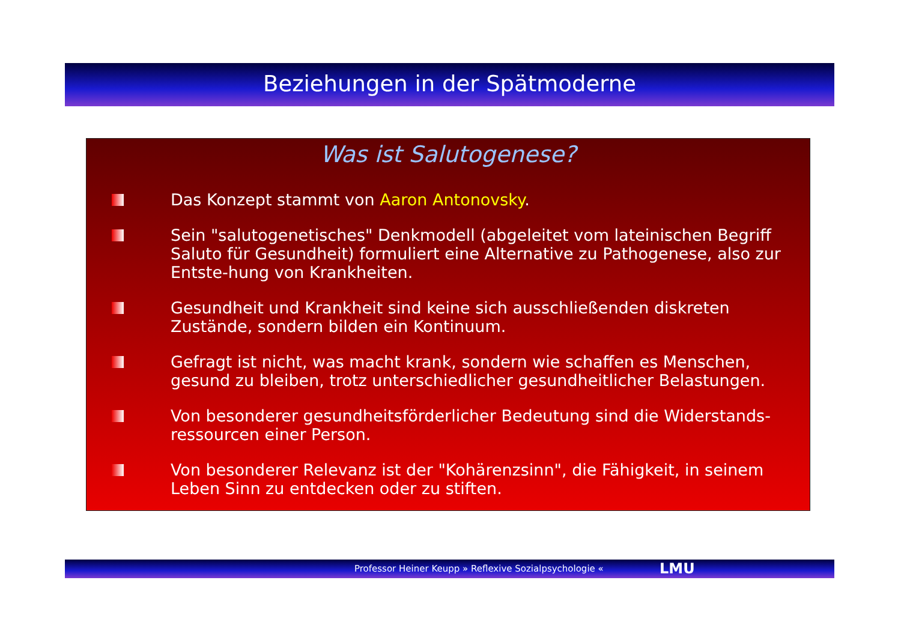Beziehungen in der Spätmoderne
Was ist Salutogenese?
Das Konzept stammt von Aaron Antonovsky.
Sein "salutogenetisches" Denkmodell (abgeleitet vom lateinischen Begriff Saluto für Gesundheit) formuliert eine Alternative zu Pathogenese, also zur Entste-hung von Krankheiten.
Gesundheit und Krankheit sind keine sich ausschließenden diskreten Zustände, sondern bilden ein Kontinuum.
Gefragt ist nicht, was macht krank, sondern wie schaffen es Menschen, gesund zu bleiben, trotz unterschiedlicher gesundheitlicher Belastungen.
Von besonderer gesundheitsförderlicher Bedeutung sind die Widerstands-ressourcen einer Person.
Von besonderer Relevanz ist der "Kohärenzsinn", die Fähigkeit, in seinem Leben Sinn zu entdecken oder zu stiften.
Professor Heiner Keupp » Reflexive Sozialpsychologie «
LMU